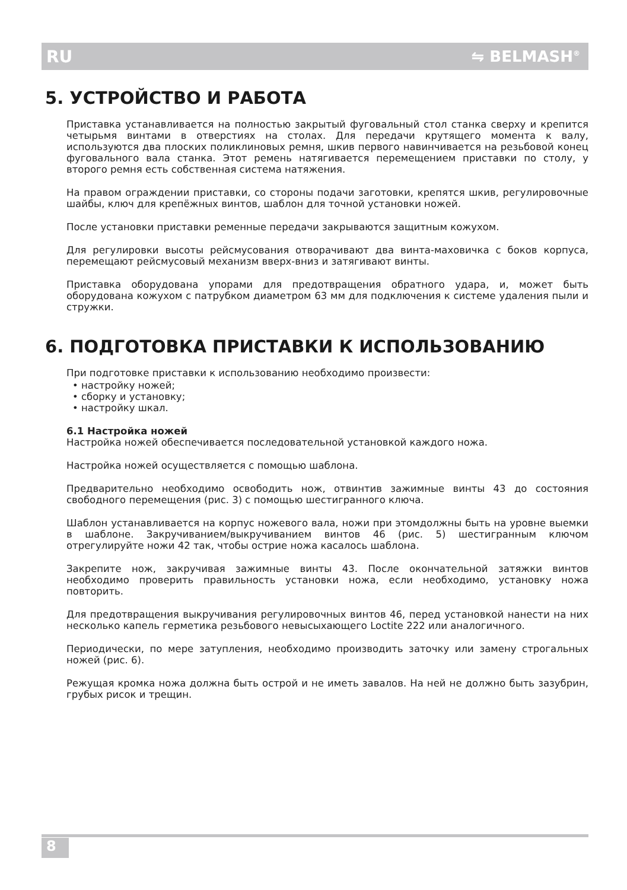RU ⇋ BELMASH<sup>®</sup>
5. УСТРОЙСТВО И РАБОТА
Приставка устанавливается на полностью закрытый фуговальный стол станка сверху и крепится четырьмя винтами в отверстиях на столах. Для передачи крутящего момента к валу, используются два плоских поликлиновых ремня, шкив первого навинчивается на резьбовой конец фуговального вала станка. Этот ремень натягивается перемещением приставки по столу, у второго ремня есть собственная система натяжения.
На правом ограждении приставки, со стороны подачи заготовки, крепятся шкив, регулировочные шайбы, ключ для крепёжных винтов, шаблон для точной установки ножей.
После установки приставки ременные передачи закрываются защитным кожухом.
Для регулировки высоты рейсмусования отворачивают два винта-маховичка с боков корпуса, перемещают рейсмусовый механизм вверх-вниз и затягивают винты.
Приставка оборудована упорами для предотвращения обратного удара, и, может быть оборудована кожухом с патрубком диаметром 63 мм для подключения к системе удаления пыли и стружки.
6. ПОДГОТОВКА ПРИСТАВКИ К ИСПОЛЬЗОВАНИЮ
При подготовке приставки к использованию необходимо произвести:
• настройку ножей;
• сборку и установку;
• настройку шкал.
6.1 Настройка ножей
Настройка ножей обеспечивается последовательной установкой каждого ножа.
Настройка ножей осуществляется с помощью шаблона.
Предварительно необходимо освободить нож, отвинтив зажимные винты 43 до состояния свободного перемещения (рис. 3) с помощью шестигранного ключа.
Шаблон устанавливается на корпус ножевого вала, ножи при этомдолжны быть на уровне выемки в шаблоне. Закручиванием/выкручиванием винтов 46 (рис. 5) шестигранным ключом отрегулируйте ножи 42 так, чтобы острие ножа касалось шаблона.
Закрепите нож, закручивая зажимные винты 43. После окончательной затяжки винтов необходимо проверить правильность установки ножа, если необходимо, установку ножа повторить.
Для предотвращения выкручивания регулировочных винтов 46, перед установкой нанести на них несколько капель герметика резьбового невысыхающего Loctite 222 или аналогичного.
Периодически, по мере затупления, необходимо производить заточку или замену строгальных ножей (рис. 6).
Режущая кромка ножа должна быть острой и не иметь завалов. На ней не должно быть зазубрин, грубых рисок и трещин.
8